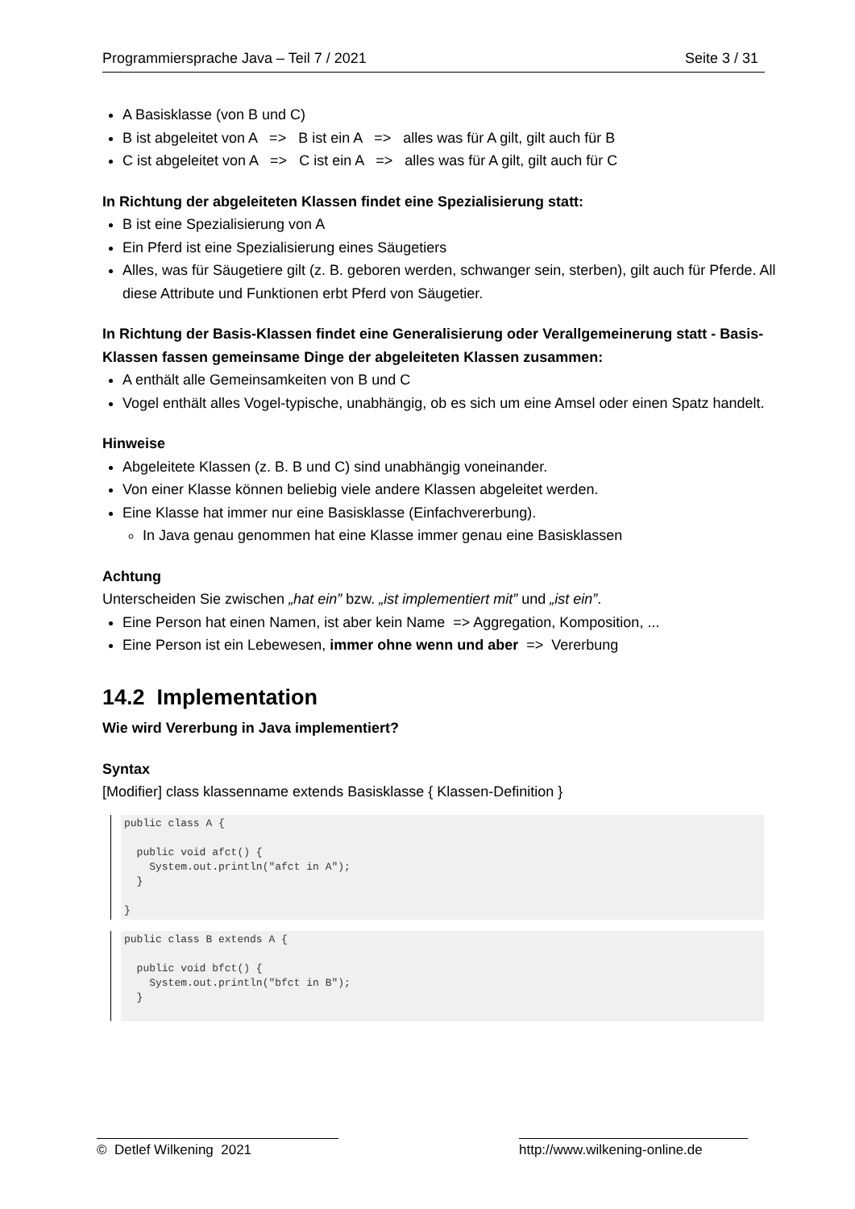Programmiersprache Java – Teil 7 / 2021 Seite 3 / 31
A Basisklasse (von B und C)
B ist abgeleitet von A => B ist ein A => alles was für A gilt, gilt auch für B
C ist abgeleitet von A => C ist ein A => alles was für A gilt, gilt auch für C
In Richtung der abgeleiteten Klassen findet eine Spezialisierung statt:
B ist eine Spezialisierung von A
Ein Pferd ist eine Spezialisierung eines Säugetiers
Alles, was für Säugetiere gilt (z. B. geboren werden, schwanger sein, sterben), gilt auch für Pferde. All diese Attribute und Funktionen erbt Pferd von Säugetier.
In Richtung der Basis-Klassen findet eine Generalisierung oder Verallgemeinerung statt - Basis-Klassen fassen gemeinsame Dinge der abgeleiteten Klassen zusammen:
A enthält alle Gemeinsamkeiten von B und C
Vogel enthält alles Vogel-typische, unabhängig, ob es sich um eine Amsel oder einen Spatz handelt.
Hinweise
Abgeleitete Klassen (z. B. B und C) sind unabhängig voneinander.
Von einer Klasse können beliebig viele andere Klassen abgeleitet werden.
Eine Klasse hat immer nur eine Basisklasse (Einfachvererbung).
In Java genau genommen hat eine Klasse immer genau eine Basisklassen
Achtung
Unterscheiden Sie zwischen „hat ein” bzw. „ist implementiert mit” und „ist ein”.
Eine Person hat einen Namen, ist aber kein Name => Aggregation, Komposition, ...
Eine Person ist ein Lebewesen, immer ohne wenn und aber => Vererbung
14.2 Implementation
Wie wird Vererbung in Java implementiert?
Syntax
[Modifier] class klassenname extends Basisklasse { Klassen-Definition }
public class A {

  public void afct() {
    System.out.println("afct in A");
  }

}
public class B extends A {

  public void bfct() {
    System.out.println("bfct in B");
  }
 
© Detlef Wilkening 2021 http://www.wilkening-online.de